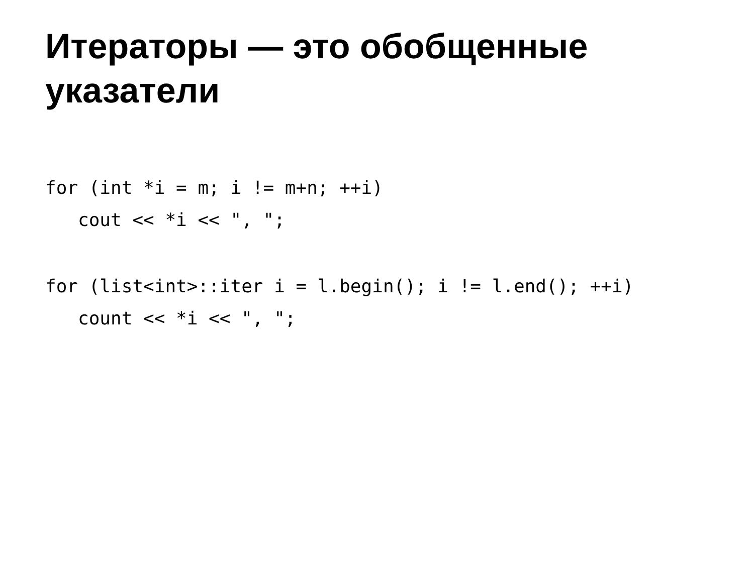Итераторы — это обобщенные указатели
for (int *i = m; i != m+n; ++i)
   cout << *i << ", ";
for (list<int>::iter i = l.begin(); i != l.end(); ++i)
   count << *i << ", ";